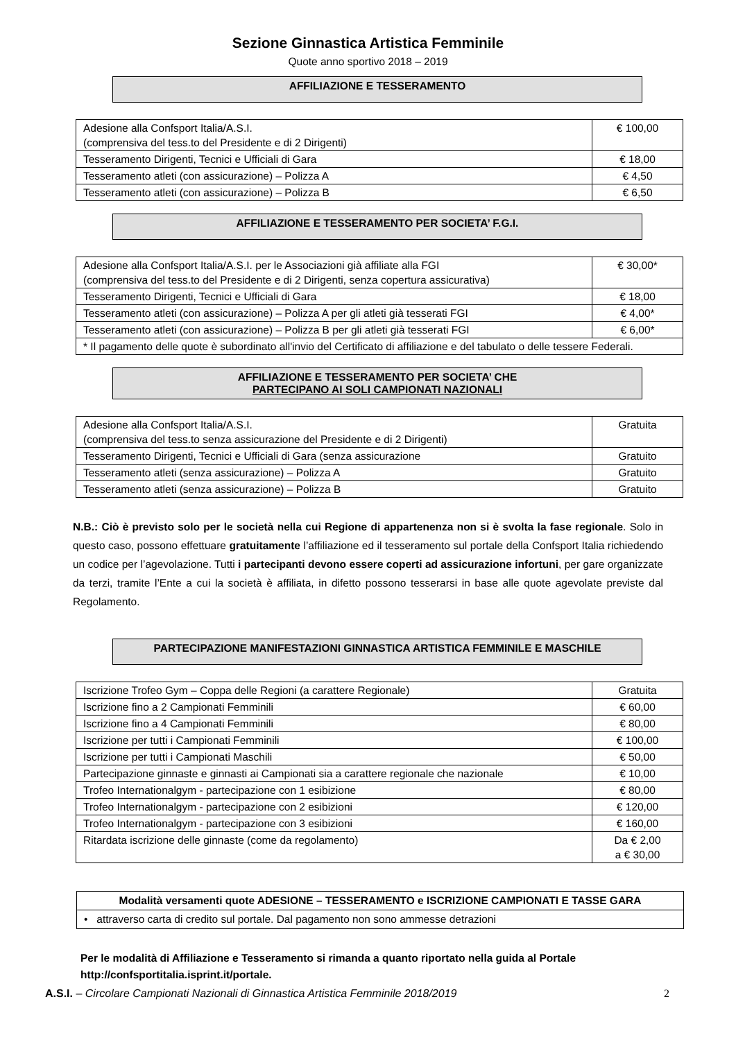Sezione Ginnastica Artistica Femminile
Quote anno sportivo 2018 – 2019
AFFILIAZIONE E TESSERAMENTO
| Adesione alla Confsport Italia/A.S.I. (comprensiva del tess.to del Presidente e di 2 Dirigenti) | € 100,00 |
| Tesseramento Dirigenti, Tecnici e Ufficiali di Gara | € 18,00 |
| Tesseramento atleti (con assicurazione) – Polizza A | € 4,50 |
| Tesseramento atleti (con assicurazione) – Polizza B | € 6,50 |
AFFILIAZIONE E TESSERAMENTO PER SOCIETA’ F.G.I.
| Adesione alla Confsport Italia/A.S.I. per le Associazioni già affiliate alla FGI (comprensiva del tess.to del Presidente e di 2 Dirigenti, senza copertura assicurativa) | € 30,00* |
| Tesseramento Dirigenti, Tecnici e Ufficiali di Gara | € 18,00 |
| Tesseramento atleti (con assicurazione) – Polizza A per gli atleti già tesserati FGI | € 4,00* |
| Tesseramento atleti (con assicurazione) – Polizza B per gli atleti già tesserati FGI | € 6,00* |
| * Il pagamento delle quote è subordinato all'invio del Certificato di affiliazione e del tabulato o delle tessere Federali. | |
AFFILIAZIONE E TESSERAMENTO PER SOCIETA’ CHE
PARTECIPANO AI SOLI CAMPIONATI NAZIONALI
| Adesione alla Confsport Italia/A.S.I. (comprensiva del tess.to senza assicurazione del Presidente e di 2 Dirigenti) | Gratuita |
| Tesseramento Dirigenti, Tecnici e Ufficiali di Gara (senza assicurazione | Gratuito |
| Tesseramento atleti (senza assicurazione) – Polizza A | Gratuito |
| Tesseramento atleti (senza assicurazione) – Polizza B | Gratuito |
N.B.: Ciò è previsto solo per le società nella cui Regione di appartenenza non si è svolta la fase regionale. Solo in questo caso, possono effettuare gratuitamente l’affiliazione ed il tesseramento sul portale della Confsport Italia richiedendo un codice per l’agevolazione. Tutti i partecipanti devono essere coperti ad assicurazione infortuni, per gare organizzate da terzi, tramite l’Ente a cui la società è affiliata, in difetto possono tesserarsi in base alle quote agevolate previste dal Regolamento.
PARTECIPAZIONE MANIFESTAZIONI GINNASTICA ARTISTICA FEMMINILE E MASCHILE
| Iscrizione Trofeo Gym – Coppa delle Regioni (a carattere Regionale) | Gratuita |
| Iscrizione fino a 2 Campionati Femminili | € 60,00 |
| Iscrizione fino a 4 Campionati Femminili | € 80,00 |
| Iscrizione per tutti i Campionati Femminili | € 100,00 |
| Iscrizione per tutti i Campionati Maschili | € 50,00 |
| Partecipazione ginnaste e ginnasti ai Campionati sia a carattere regionale che nazionale | € 10,00 |
| Trofeo Internationalgym - partecipazione con 1 esibizione | € 80,00 |
| Trofeo Internationalgym - partecipazione con 2 esibizioni | € 120,00 |
| Trofeo Internationalgym - partecipazione con 3 esibizioni | € 160,00 |
| Ritardata iscrizione delle ginnaste (come da regolamento) | Da € 2,00 a € 30,00 |
Modalità versamenti quote ADESIONE – TESSERAMENTO e ISCRIZIONE CAMPIONATI E TASSE GARA
• attraverso carta di credito sul portale. Dal pagamento non sono ammesse detrazioni
Per le modalità di Affiliazione e Tesseramento si rimanda a quanto riportato nella guida al Portale
http://confsportitalia.isprint.it/portale.
A.S.I. – Circolare Campionati Nazionali di Ginnastica Artistica Femminile 2018/2019 2